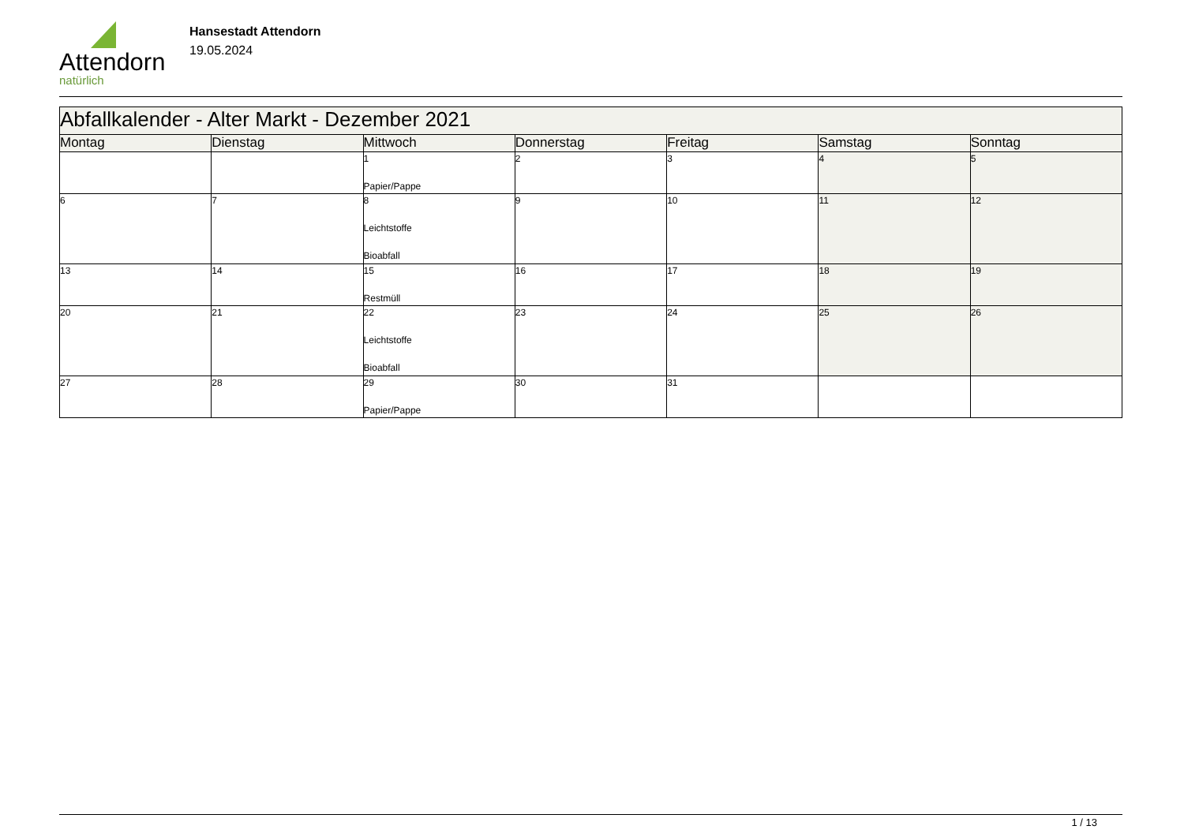Attendorn
natürlich
Hansestadt Attendorn
19.05.2024
| Abfallkalender - Alter Markt - Dezember 2021 | | | | | | |
| --- | --- | --- | --- | --- | --- | --- |
| Montag | Dienstag | Mittwoch | Donnerstag | Freitag | Samstag | Sonntag |
| | | 1 Papier/Pappe | 2 | 3 | 4 | 5 |
| 6 | 7 | 8 Leichtstoffe Bioabfall | 9 | 10 | 11 | 12 |
| 13 | 14 | 15 Restmüll | 16 | 17 | 18 | 19 |
| 20 | 21 | 22 Leichtstoffe Bioabfall | 23 | 24 | 25 | 26 |
| 27 | 28 | 29 Papier/Pappe | 30 | 31 | | |
1 / 13